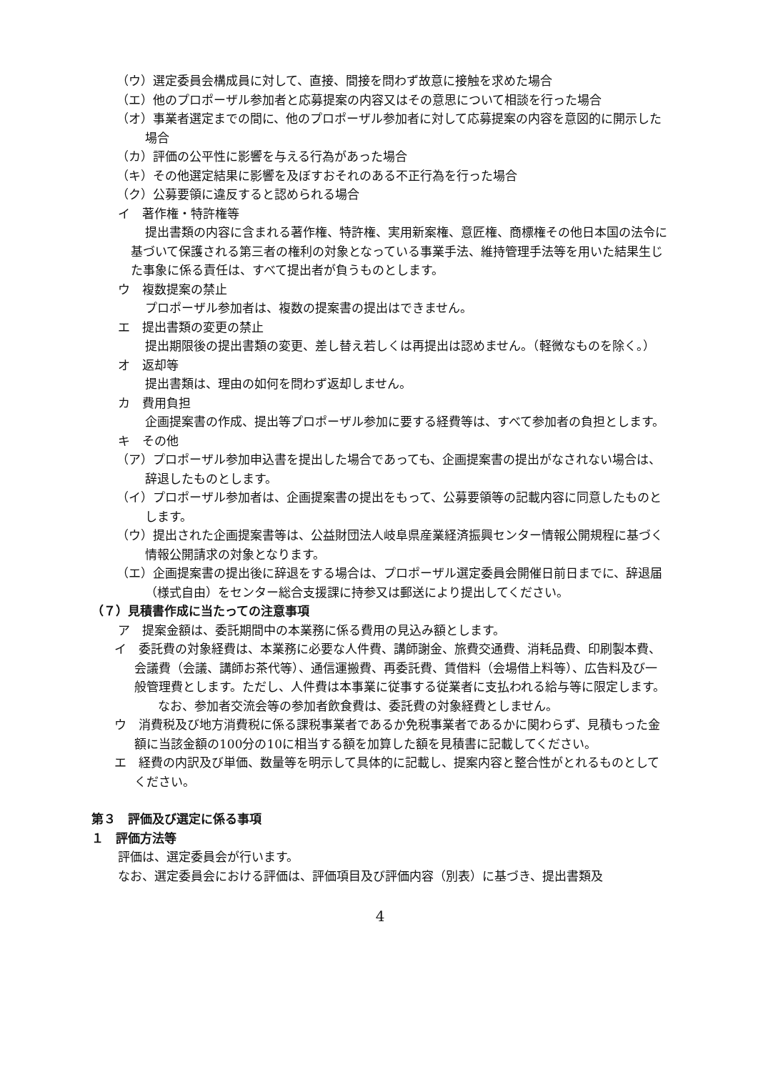（ウ）選定委員会構成員に対して、直接、間接を問わず故意に接触を求めた場合
（エ）他のプロポーザル参加者と応募提案の内容又はその意思について相談を行った場合
（オ）事業者選定までの間に、他のプロポーザル参加者に対して応募提案の内容を意図的に開示した場合
（カ）評価の公平性に影響を与える行為があった場合
（キ）その他選定結果に影響を及ぼすおそれのある不正行為を行った場合
（ク）公募要領に違反すると認められる場合
イ　著作権・特許権等
提出書類の内容に含まれる著作権、特許権、実用新案権、意匠権、商標権その他日本国の法令に基づいて保護される第三者の権利の対象となっている事業手法、維持管理手法等を用いた結果生じた事象に係る責任は、すべて提出者が負うものとします。
ウ　複数提案の禁止
プロポーザル参加者は、複数の提案書の提出はできません。
エ　提出書類の変更の禁止
提出期限後の提出書類の変更、差し替え若しくは再提出は認めません。（軽微なものを除く。）
オ　返却等
提出書類は、理由の如何を問わず返却しません。
カ　費用負担
企画提案書の作成、提出等プロポーザル参加に要する経費等は、すべて参加者の負担とします。
キ　その他
（ア）プロポーザル参加申込書を提出した場合であっても、企画提案書の提出がなされない場合は、辞退したものとします。
（イ）プロポーザル参加者は、企画提案書の提出をもって、公募要領等の記載内容に同意したものとします。
（ウ）提出された企画提案書等は、公益財団法人岐阜県産業経済振興センター情報公開規程に基づく情報公開請求の対象となります。
（エ）企画提案書の提出後に辞退をする場合は、プロポーザル選定委員会開催日前日までに、辞退届（様式自由）をセンター総合支援課に持参又は郵送により提出してください。
（７）見積書作成に当たっての注意事項
ア　提案金額は、委託期間中の本業務に係る費用の見込み額とします。
イ　委託費の対象経費は、本業務に必要な人件費、講師謝金、旅費交通費、消耗品費、印刷製本費、会議費（会議、講師お茶代等）、通信運搬費、再委託費、賃借料（会場借上料等）、広告料及び一般管理費とします。ただし、人件費は本事業に従事する従業者に支払われる給与等に限定します。
なお、参加者交流会等の参加者飲食費は、委託費の対象経費としません。
ウ　消費税及び地方消費税に係る課税事業者であるか免税事業者であるかに関わらず、見積もった金額に当該金額の100分の10に相当する額を加算した額を見積書に記載してください。
エ　経費の内訳及び単価、数量等を明示して具体的に記載し、提案内容と整合性がとれるものとしてください。
第３　評価及び選定に係る事項
１　評価方法等
評価は、選定委員会が行います。
なお、選定委員会における評価は、評価項目及び評価内容（別表）に基づき、提出書類及
4